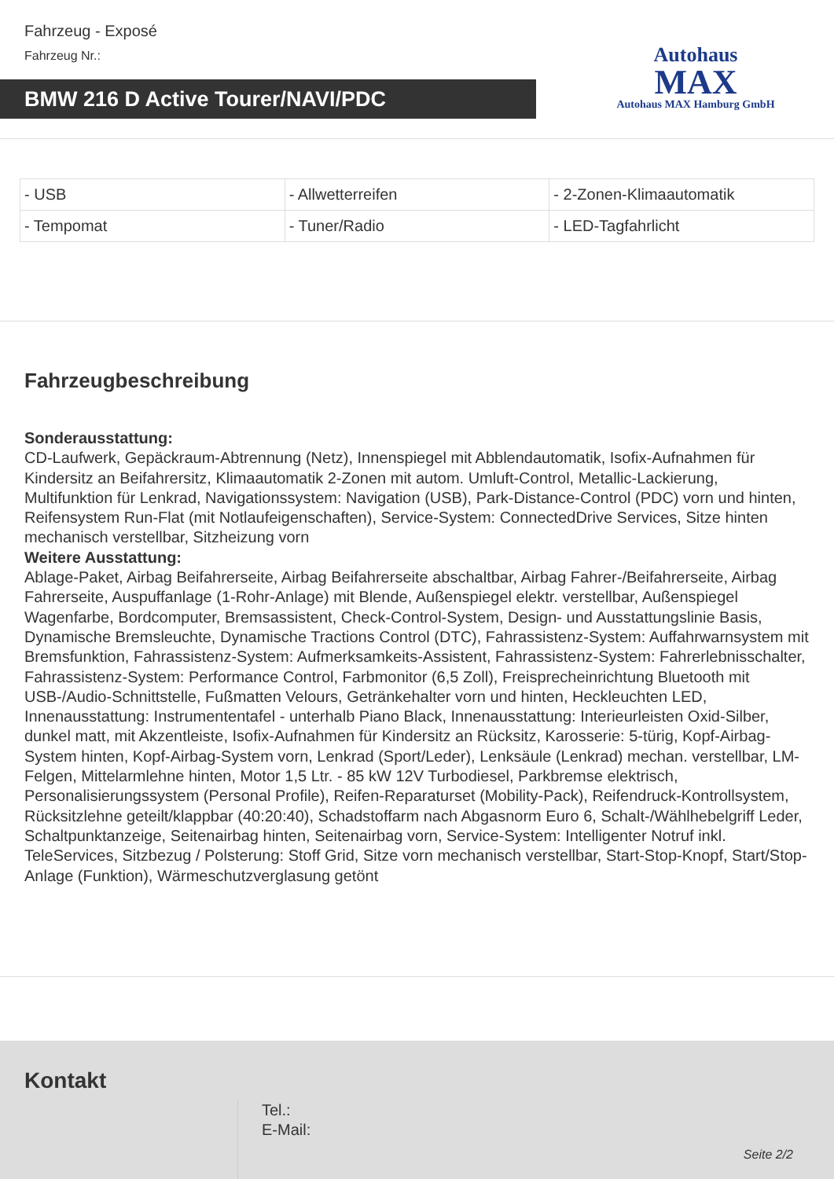Fahrzeug - Exposé
Fahrzeug Nr.:
BMW 216 D Active Tourer/NAVI/PDC
Autohaus
MAX
Autohaus MAX Hamburg GmbH
| - USB | - Allwetterreifen | - 2-Zonen-Klimaautomatik |
| - Tempomat | - Tuner/Radio | - LED-Tagfahrlicht |
Fahrzeugbeschreibung
Sonderausstattung:
CD-Laufwerk, Gepäckraum-Abtrennung (Netz), Innenspiegel mit Abblendautomatik, Isofix-Aufnahmen für Kindersitz an Beifahrersitz, Klimaautomatik 2-Zonen mit autom. Umluft-Control, Metallic-Lackierung, Multifunktion für Lenkrad, Navigationssystem: Navigation (USB), Park-Distance-Control (PDC) vorn und hinten, Reifensystem Run-Flat (mit Notlaufeigenschaften), Service-System: ConnectedDrive Services, Sitze hinten mechanisch verstellbar, Sitzheizung vorn
Weitere Ausstattung:
Ablage-Paket, Airbag Beifahrerseite, Airbag Beifahrerseite abschaltbar, Airbag Fahrer-/Beifahrerseite, Airbag Fahrerseite, Auspuffanlage (1-Rohr-Anlage) mit Blende, Außenspiegel elektr. verstellbar, Außenspiegel Wagenfarbe, Bordcomputer, Bremsassistent, Check-Control-System, Design- und Ausstattungslinie Basis, Dynamische Bremsleuchte, Dynamische Tractions Control (DTC), Fahrassistenz-System: Auffahrwarnsystem mit Bremsfunktion, Fahrassistenz-System: Aufmerksamkeits-Assistent, Fahrassistenz-System: Fahrerlebnisschalter, Fahrassistenz-System: Performance Control, Farbmonitor (6,5 Zoll), Freisprecheinrichtung Bluetooth mit USB-/Audio-Schnittstelle, Fußmatten Velours, Getränkehalter vorn und hinten, Heckleuchten LED, Innenausstattung: Instrumententafel - unterhalb Piano Black, Innenausstattung: Interieurleisten Oxid-Silber, dunkel matt, mit Akzentleiste, Isofix-Aufnahmen für Kindersitz an Rücksitz, Karosserie: 5-türig, Kopf-Airbag-System hinten, Kopf-Airbag-System vorn, Lenkrad (Sport/Leder), Lenksäule (Lenkrad) mechan. verstellbar, LM-Felgen, Mittelarmlehne hinten, Motor 1,5 Ltr. - 85 kW 12V Turbodiesel, Parkbremse elektrisch, Personalisierungssystem (Personal Profile), Reifen-Reparaturset (Mobility-Pack), Reifendruck-Kontrollsystem, Rücksitzlehne geteilt/klappbar (40:20:40), Schadstoffarm nach Abgasnorm Euro 6, Schalt-/Wählhebelgriff Leder, Schaltpunktanzeige, Seitenairbag hinten, Seitenairbag vorn, Service-System: Intelligenter Notruf inkl. TeleServices, Sitzbezug / Polsterung: Stoff Grid, Sitze vorn mechanisch verstellbar, Start-Stop-Knopf, Start/Stop-Anlage (Funktion), Wärmeschutzverglasung getönt
Kontakt
Tel.:
E-Mail:
Seite 2/2